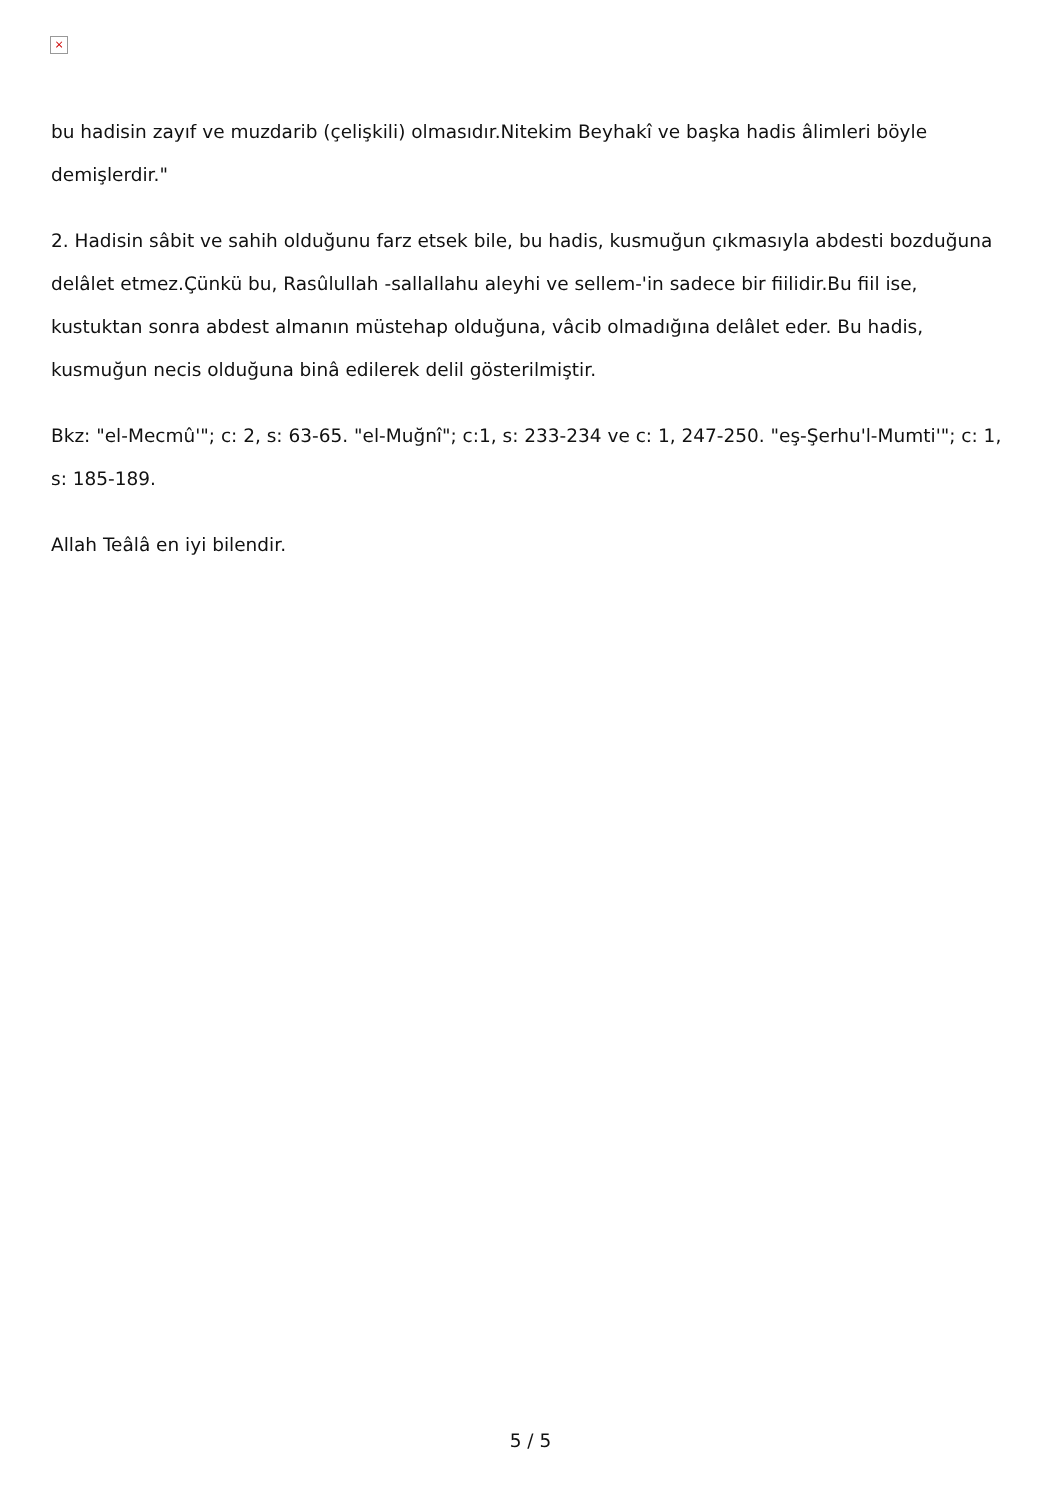×
bu hadisin zayıf ve muzdarib (çelişkili) olmasıdır.Nitekim Beyhakî ve başka hadis âlimleri böyle demişlerdir."
2. Hadisin sâbit ve sahih olduğunu farz etsek bile, bu hadis, kusmuğun çıkmasıyla abdesti bozduğuna delâlet etmez.Çünkü bu, Rasûlullah -sallallahu aleyhi ve sellem-'in sadece bir fiilidir.Bu fiil ise, kustuktan sonra abdest almanın müstehap olduğuna, vâcib olmadığına delâlet eder. Bu hadis, kusmuğun necis olduğuna binâ edilerek delil gösterilmiştir.
Bkz: "el-Mecmû'"; c: 2, s: 63-65. "el-Muğnî"; c:1, s: 233-234 ve c: 1, 247-250. "eş-Şerhu'l-Mumti'"; c: 1, s: 185-189.
Allah Teâlâ en iyi bilendir.
5 / 5